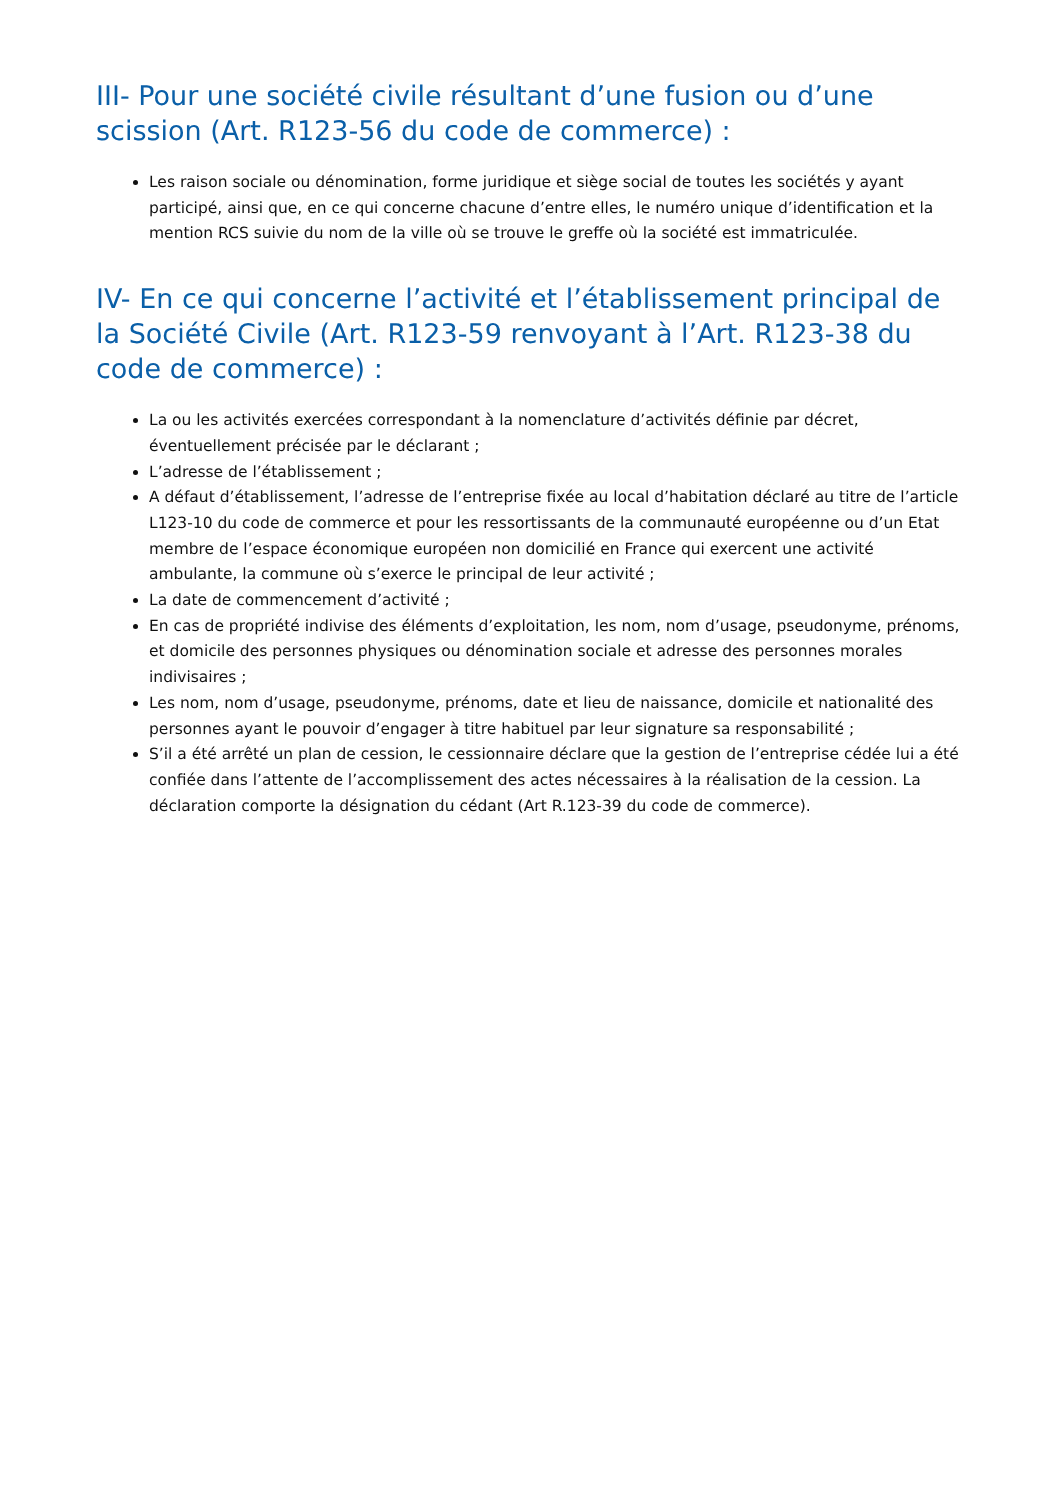III- Pour une société civile résultant d’une fusion ou d’une scission (Art. R123-56 du code de commerce) :
Les raison sociale ou dénomination, forme juridique et siège social de toutes les sociétés y ayant participé, ainsi que, en ce qui concerne chacune d’entre elles, le numéro unique d’identification et la mention RCS suivie du nom de la ville où se trouve le greffe où la société est immatriculée.
IV- En ce qui concerne l’activité et l’établissement principal de la Société Civile (Art. R123-59 renvoyant à l’Art. R123-38 du code de commerce) :
La ou les activités exercées correspondant à la nomenclature d’activités définie par décret, éventuellement précisée par le déclarant ;
L’adresse de l’établissement ;
A défaut d’établissement, l’adresse de l’entreprise fixée au local d’habitation déclaré au titre de l’article L123-10 du code de commerce et pour les ressortissants de la communauté européenne ou d’un Etat membre de l’espace économique européen non domicilié en France qui exercent une activité ambulante, la commune où s’exerce le principal de leur activité ;
La date de commencement d’activité ;
En cas de propriété indivise des éléments d’exploitation, les nom, nom d’usage, pseudonyme, prénoms, et domicile des personnes physiques ou dénomination sociale et adresse des personnes morales indivisaires ;
Les nom, nom d’usage, pseudonyme, prénoms, date et lieu de naissance, domicile et nationalité des personnes ayant le pouvoir d’engager à titre habituel par leur signature sa responsabilité ;
S’il a été arrêté un plan de cession, le cessionnaire déclare que la gestion de l’entreprise cédée lui a été confiée dans l’attente de l’accomplissement des actes nécessaires à la réalisation de la cession. La déclaration comporte la désignation du cédant (Art R.123-39 du code de commerce).